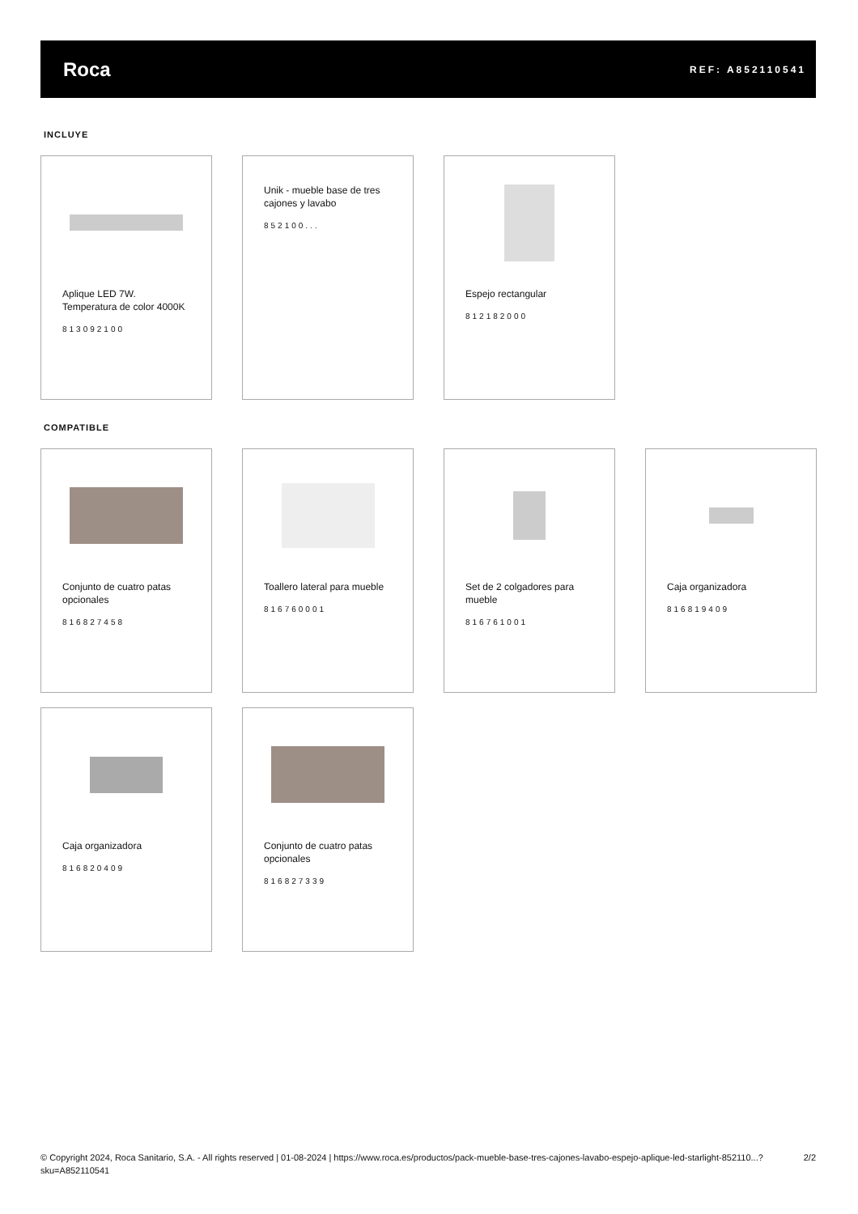Roca
REF: A852110541
INCLUYE
Aplique LED 7W. Temperatura de color 4000K
813092100
Unik - mueble base de tres cajones y lavabo
852100...
Espejo rectangular
812182000
COMPATIBLE
Conjunto de cuatro patas opcionales
816827458
Toallero lateral para mueble
816760001
Set de 2 colgadores para mueble
816761001
Caja organizadora
816819409
Caja organizadora
816820409
Conjunto de cuatro patas opcionales
816827339
© Copyright 2024, Roca Sanitario, S.A. - All rights reserved | 01-08-2024 | https://www.roca.es/productos/pack-mueble-base-tres-cajones-lavabo-espejo-aplique-led-starlight-852110...?sku=A852110541
2/2